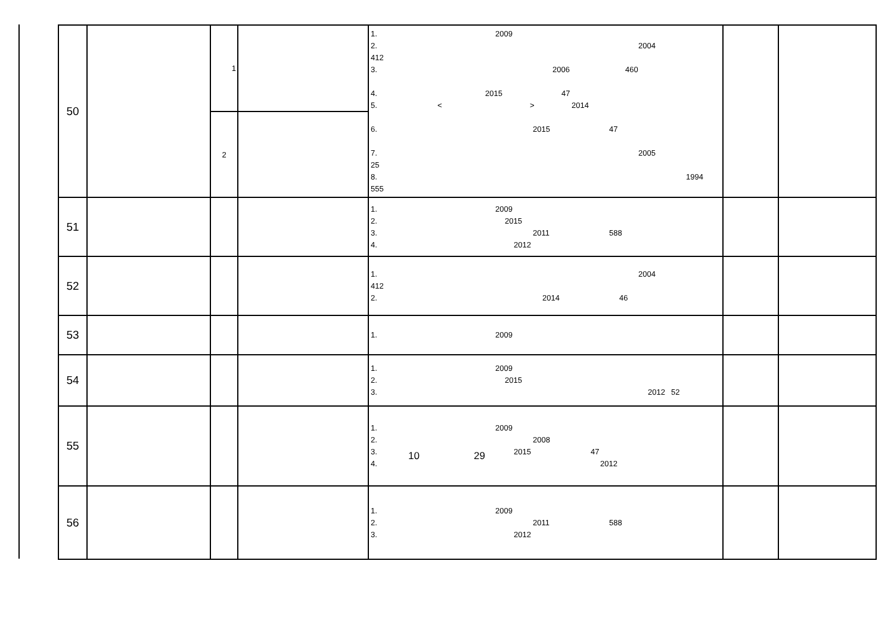| 50 | | 1 | | 1. 2009 2. 2004 412 3. 2006 460 4. 2015 47 5. < > 2014 6. 2015 47 7. 2005 25 8. 1994 555 | | |
| | | 2 | | | | |
| 51 | | | | 1. 2009 2. 2015 3. 2011 588 4. 2012 | | |
| 52 | | | | 1. 2004 412 2. 2014 46 | | |
| 53 | | | | 1. 2009 | | |
| 54 | | | | 1. 2009 2. 2015 3. 2012 52 | | |
| 55 | | | | 1. 2009 2. 2008 3. 2015 47 4. 2012 | | |
| 56 | | | | 1. 2009 2. 2011 588 3. 2012 | | |
10 29